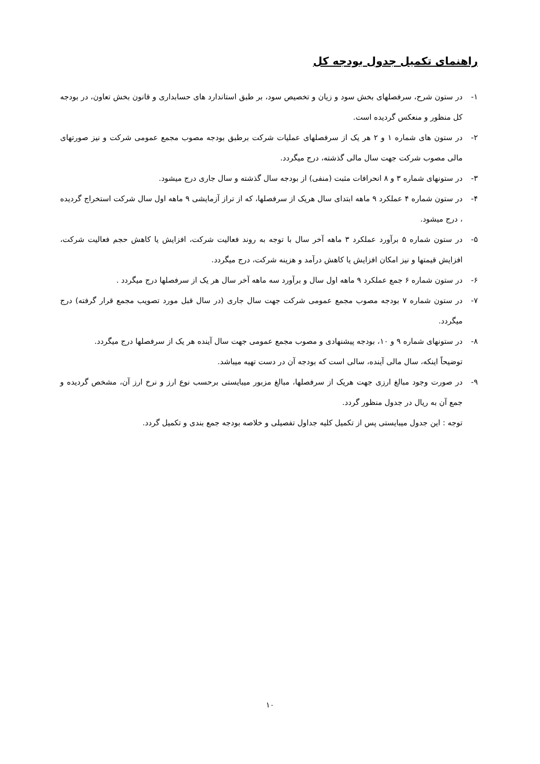راهنمای تکمیل جدول بودجه کل
۱- در ستون شرح، سرفصلهای بخش سود و زیان و تخصیص سود، بر طبق استاندارد های حسابداری و قانون بخش تعاون، در بودجه کل منظور و منعکس گردیده است.
۲- در ستون های شماره ۱ و ۲ هر یک از سرفصلهای عملیات شرکت برطبق بودجه مصوب مجمع عمومی شرکت و نیز صورتهای مالی مصوب شرکت جهت سال مالی گذشته، درج میگردد.
۳- در ستونهای شماره ۳ و ۸ انحرافات مثبت (منفی) از بودجه سال گذشته و سال جاری درج میشود.
۴- در ستون شماره ۴ عملکرد ۹ ماهه ابتدای سال هریک از سرفصلها، که از تراز آزمایشی ۹ ماهه اول سال شرکت استخراج گردیده ، درج میشود.
۵- در ستون شماره ۵ برآورد عملکرد ۳ ماهه آخر سال با توجه به روند فعالیت شرکت، افزایش یا کاهش حجم فعالیت شرکت، افزایش قیمتها و نیز امکان افزایش یا کاهش درآمد و هزینه شرکت، درج میگردد.
۶- در ستون شماره ۶ جمع عملکرد ۹ ماهه اول سال و برآورد سه ماهه آخر سال هر یک از سرفصلها درج میگردد .
۷- در ستون شماره ۷ بودجه مصوب مجمع عمومی شرکت جهت سال جاری (در سال قبل مورد تصویب مجمع قرار گرفته) درج میگردد.
۸- در ستونهای شماره ۹ و ۱۰، بودجه پیشنهادی و مصوب مجمع عمومی جهت سال آینده هر یک از سرفصلها درج میگردد.
توضیحاً اینکه، سال مالی آینده، سالی است که بودجه آن در دست تهیه میباشد.
۹- در صورت وجود مبالغ ارزی جهت هریک از سرفصلها، مبالغ مزبور میبایستی برحسب نوع ارز و نرخ ارز آن، مشخص گردیده و جمع آن به ریال در جدول منظور گردد.
توجه : این جدول میبایستی پس از تکمیل کلیه جداول تفصیلی و خلاصه بودجه جمع بندی و تکمیل گردد.
۱۰